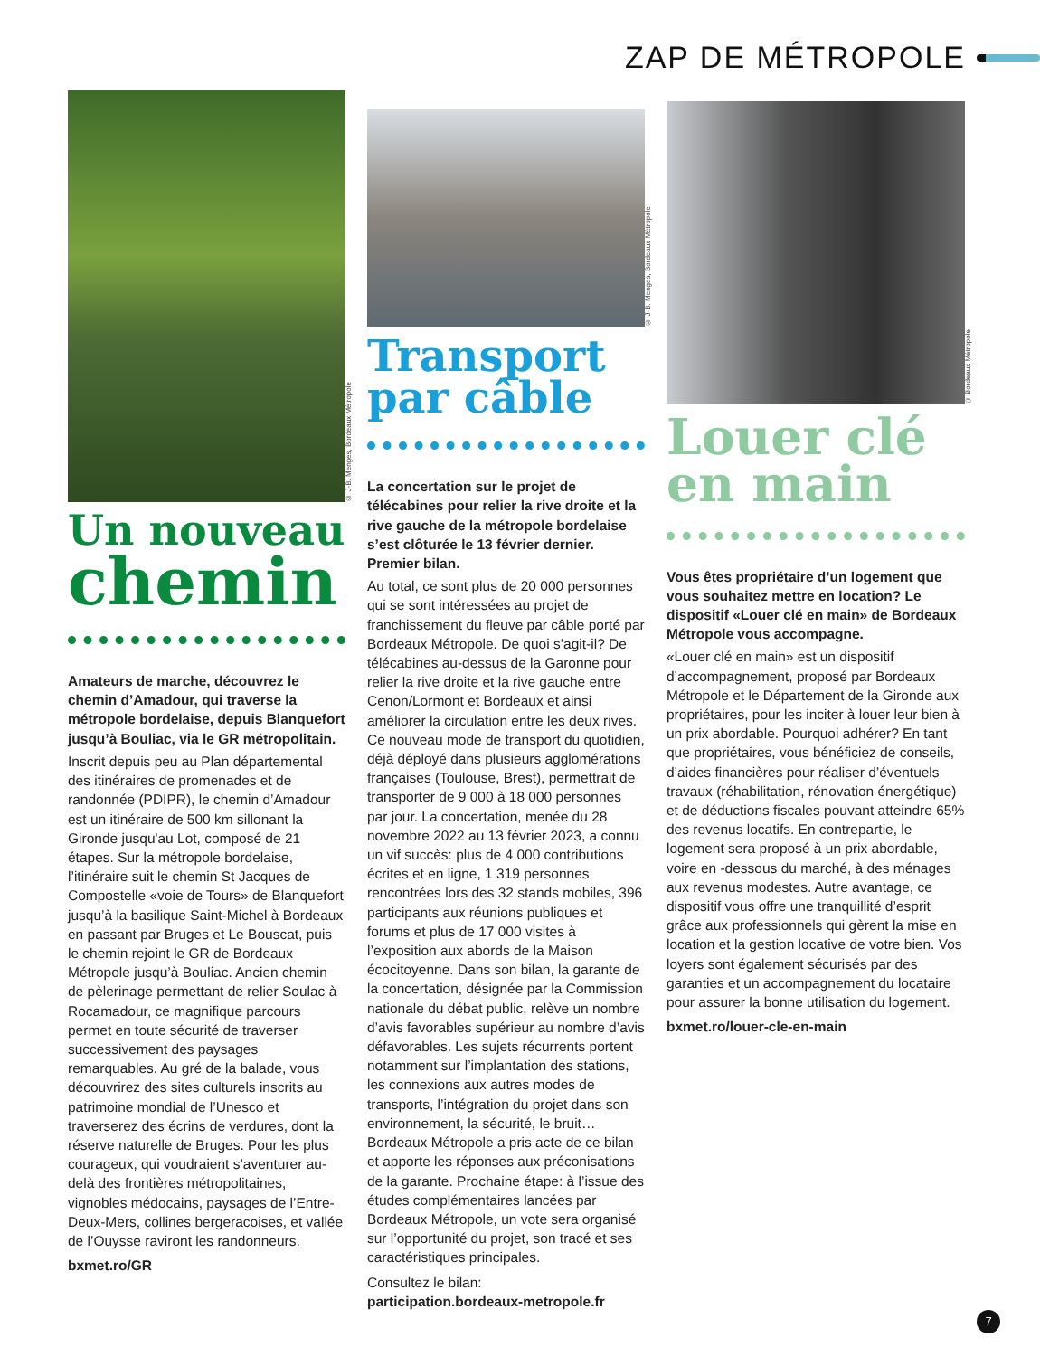ZAP DE MÉTROPOLE
© J-B. Menges, Bordeaux Métropole
Un nouveau
chemin
Amateurs de marche, découvrez le chemin d’Amadour, qui traverse la métropole bordelaise, depuis Blanquefort jusqu’à Bouliac, via le GR métropolitain.
Inscrit depuis peu au Plan départemental des itinéraires de promenades et de randonnée (PDIPR), le chemin d’Amadour est un itinéraire de 500 km sillonant la Gironde jusqu'au Lot, composé de 21 étapes. Sur la métropole bordelaise, l’itinéraire suit le chemin St Jacques de Compostelle «voie de Tours» de Blanquefort jusqu’à la basilique Saint-Michel à Bordeaux en passant par Bruges et Le Bouscat, puis le chemin rejoint le GR de Bordeaux Métropole jusqu’à Bouliac. Ancien chemin de pèlerinage permettant de relier Soulac à Rocamadour, ce magnifique parcours permet en toute sécurité de traverser successivement des paysages remarquables. Au gré de la balade, vous découvrirez des sites culturels inscrits au patrimoine mondial de l’Unesco et traverserez des écrins de verdures, dont la réserve naturelle de Bruges. Pour les plus courageux, qui voudraient s’aventurer au-delà des frontières métropolitaines, vignobles médocains, paysages de l’Entre-Deux-Mers, collines bergeracoises, et vallée de l’Ouysse raviront les randonneurs.
bxmet.ro/GR
© J-B. Menges, Bordeaux Métropole
Transport
par câble
La concertation sur le projet de télécabines pour relier la rive droite et la rive gauche de la métropole bordelaise s’est clôturée le 13 février dernier. Premier bilan.
Au total, ce sont plus de 20 000 personnes qui se sont intéressées au projet de franchissement du fleuve par câble porté par Bordeaux Métropole. De quoi s’agit-il? De télécabines au-dessus de la Garonne pour relier la rive droite et la rive gauche entre Cenon/Lormont et Bordeaux et ainsi améliorer la circulation entre les deux rives. Ce nouveau mode de transport du quotidien, déjà déployé dans plusieurs agglomérations françaises (Toulouse, Brest), permettrait de transporter de 9 000 à 18 000 personnes par jour. La concertation, menée du 28 novembre 2022 au 13 février 2023, a connu un vif succès: plus de 4 000 contributions écrites et en ligne, 1 319 personnes rencontrées lors des 32 stands mobiles, 396 participants aux réunions publiques et forums et plus de 17 000 visites à l’exposition aux abords de la Maison écocitoyenne. Dans son bilan, la garante de la concertation, désignée par la Commission nationale du débat public, relève un nombre d’avis favorables supérieur au nombre d’avis défavorables. Les sujets récurrents portent notamment sur l’implantation des stations, les connexions aux autres modes de transports, l’intégration du projet dans son environnement, la sécurité, le bruit… Bordeaux Métropole a pris acte de ce bilan et apporte les réponses aux préconisations de la garante. Prochaine étape: à l’issue des études complémentaires lancées par Bordeaux Métropole, un vote sera organisé sur l’opportunité du projet, son tracé et ses caractéristiques principales.
Consultez le bilan:
participation.bordeaux-metropole.fr
© Bordeaux Métropole
Louer clé
en main
Vous êtes propriétaire d’un logement que vous souhaitez mettre en location? Le dispositif «Louer clé en main» de Bordeaux Métropole vous accompagne.
«Louer clé en main» est un dispositif d’accompagnement, proposé par Bordeaux Métropole et le Département de la Gironde aux propriétaires, pour les inciter à louer leur bien à un prix abordable. Pourquoi adhérer? En tant que propriétaires, vous bénéficiez de conseils, d’aides financières pour réaliser d’éventuels travaux (réhabilitation, rénovation énergétique) et de déductions fiscales pouvant atteindre 65% des revenus locatifs. En contrepartie, le logement sera proposé à un prix abordable, voire en -dessous du marché, à des ménages aux revenus modestes. Autre avantage, ce dispositif vous offre une tranquillité d’esprit grâce aux professionnels qui gèrent la mise en location et la gestion locative de votre bien. Vos loyers sont également sécurisés par des garanties et un accompagnement du locataire pour assurer la bonne utilisation du logement.
bxmet.ro/louer-cle-en-main
7